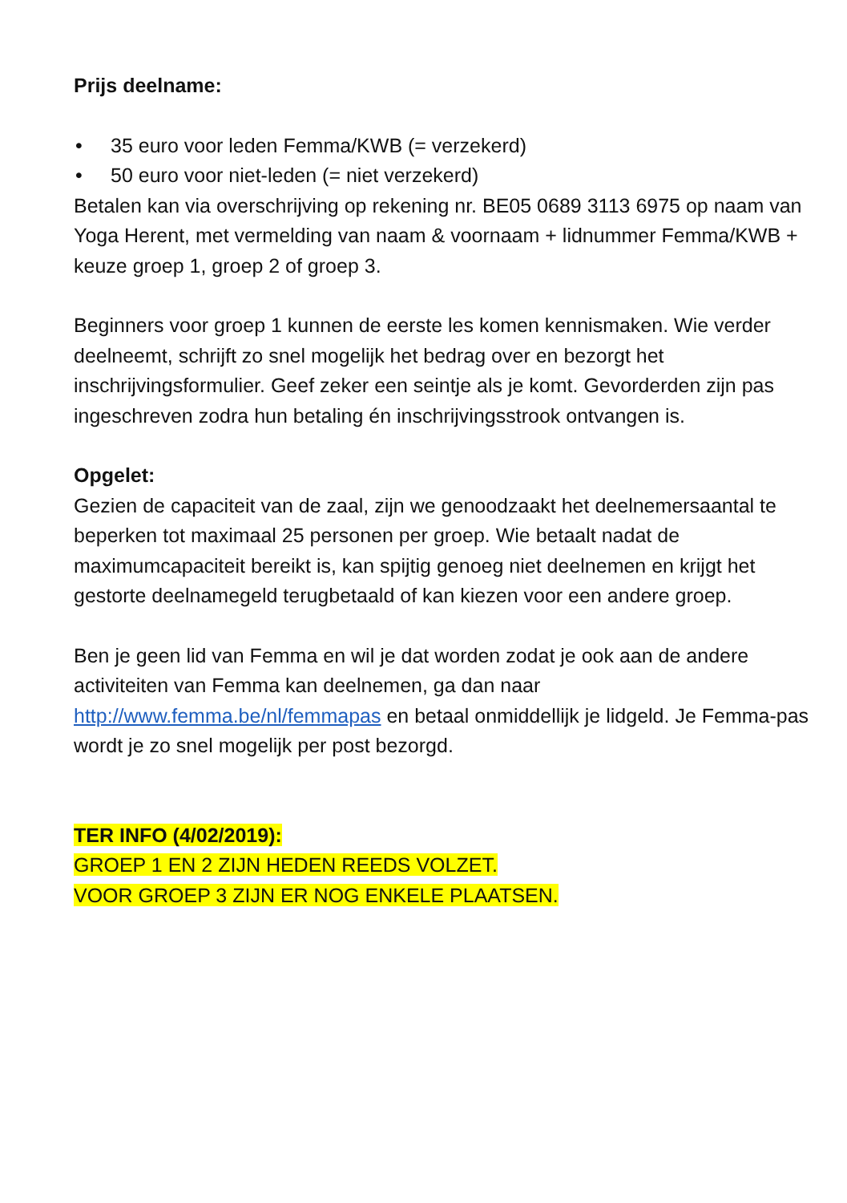Prijs deelname:
• 35 euro voor leden Femma/KWB (= verzekerd)
• 50 euro voor niet-leden (= niet verzekerd)
Betalen kan via overschrijving op rekening nr. BE05 0689 3113 6975 op naam van Yoga Herent, met vermelding van naam & voornaam + lidnummer Femma/KWB + keuze groep 1, groep 2 of groep 3.
Beginners voor groep 1 kunnen de eerste les komen kennismaken. Wie verder deelneemt, schrijft zo snel mogelijk het bedrag over en bezorgt het inschrijvingsformulier. Geef zeker een seintje als je komt. Gevorderden zijn pas ingeschreven zodra hun betaling én inschrijvingsstrook ontvangen is.
Opgelet:
Gezien de capaciteit van de zaal, zijn we genoodzaakt het deelnemersaantal te beperken tot maximaal 25 personen per groep. Wie betaalt nadat de maximumcapaciteit bereikt is, kan spijtig genoeg niet deelnemen en krijgt het gestorte deelnamegeld terugbetaald of kan kiezen voor een andere groep.
Ben je geen lid van Femma en wil je dat worden zodat je ook aan de andere activiteiten van Femma kan deelnemen, ga dan naar http://www.femma.be/nl/femmapas en betaal onmiddellijk je lidgeld. Je Femma-pas wordt je zo snel mogelijk per post bezorgd.
TER INFO (4/02/2019):
GROEP 1 EN 2 ZIJN HEDEN REEDS VOLZET.
VOOR GROEP 3 ZIJN ER NOG ENKELE PLAATSEN.